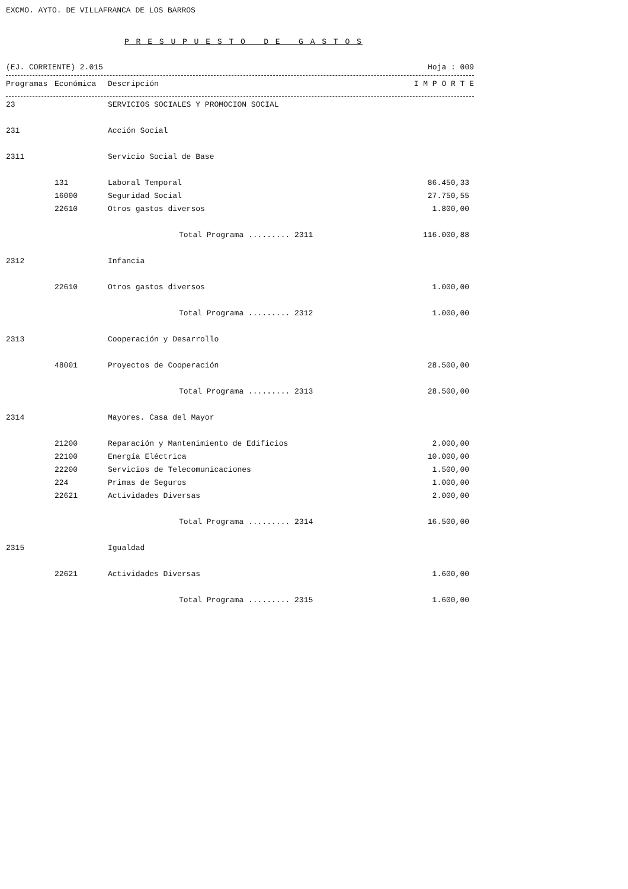EXCMO. AYTO. DE VILLAFRANCA DE LOS BARROS
P R E S U P U E S T O D E G A S T O S
(EJ. CORRIENTE) 2.015 Hoja : 009
| Programas | Económica | Descripción | I M P O R T E |
| --- | --- | --- | --- |
| 23 | | SERVICIOS SOCIALES Y PROMOCION SOCIAL | |
| 231 | | Acción Social | |
| 2311 | | Servicio Social de Base | |
| | 131 | Laboral Temporal | 86.450,33 |
| | 16000 | Seguridad Social | 27.750,55 |
| | 22610 | Otros gastos diversos | 1.800,00 |
| | | Total Programa ......... 2311 | 116.000,88 |
| 2312 | | Infancia | |
| | 22610 | Otros gastos diversos | 1.000,00 |
| | | Total Programa ......... 2312 | 1.000,00 |
| 2313 | | Cooperación y Desarrollo | |
| | 48001 | Proyectos de Cooperación | 28.500,00 |
| | | Total Programa ......... 2313 | 28.500,00 |
| 2314 | | Mayores. Casa del Mayor | |
| | 21200 | Reparación y Mantenimiento de Edificios | 2.000,00 |
| | 22100 | Energía Eléctrica | 10.000,00 |
| | 22200 | Servicios de Telecomunicaciones | 1.500,00 |
| | 224 | Primas de Seguros | 1.000,00 |
| | 22621 | Actividades Diversas | 2.000,00 |
| | | Total Programa ......... 2314 | 16.500,00 |
| 2315 | | Igualdad | |
| | 22621 | Actividades Diversas | 1.600,00 |
| | | Total Programa ......... 2315 | 1.600,00 |